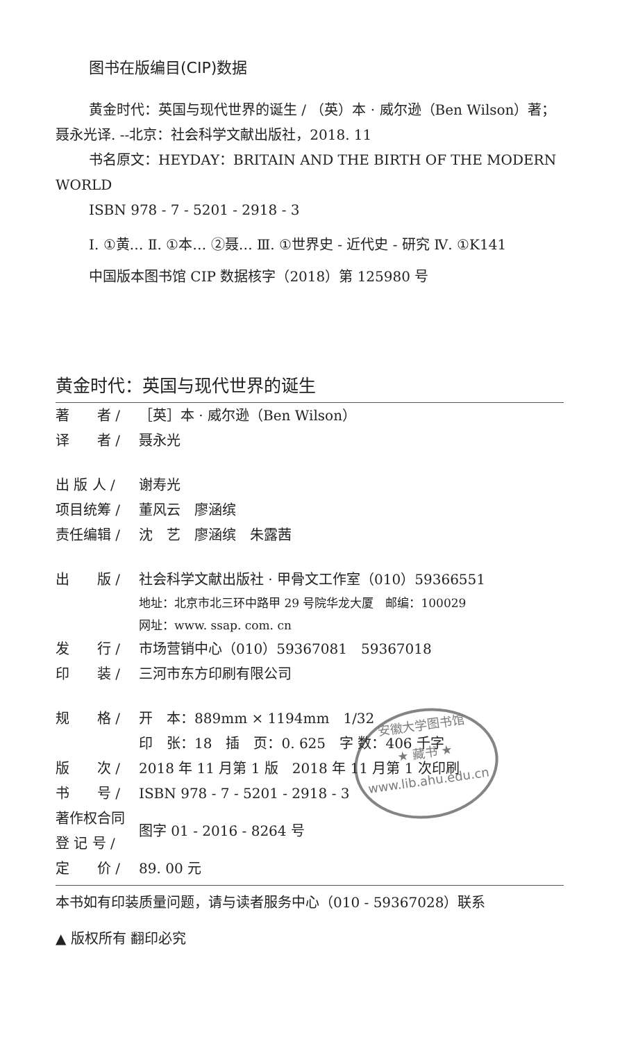图书在版编目(CIP)数据
黄金时代：英国与现代世界的诞生 / （英）本 · 威尔逊（Ben Wilson）著；聂永光译. --北京：社会科学文献出版社，2018. 11
书名原文：HEYDAY：BRITAIN AND THE BIRTH OF THE MODERN WORLD
ISBN 978 - 7 - 5201 - 2918 - 3
Ⅰ. ①黄… Ⅱ. ①本… ②聂… Ⅲ. ①世界史 - 近代史 - 研究 Ⅳ. ①K141
中国版本图书馆 CIP 数据核字（2018）第 125980 号
黄金时代：英国与现代世界的诞生
著　　者 / ［英］本 · 威尔逊（Ben Wilson）
译　　者 / 聂永光
出 版 人 / 谢寿光
项目统筹 / 董风云　廖涵缤
责任编辑 / 沈　艺　廖涵缤　朱露茜
出　　版 / 社会科学文献出版社 · 甲骨文工作室（010）59366551
地址：北京市北三环中路甲 29 号院华龙大厦　邮编：100029
网址：www. ssap. com. cn
发　　行 / 市场营销中心（010）59367081　59367018
印　　装 / 三河市东方印刷有限公司
规　　格 / 开　本：889mm × 1194mm　1/32
印　张：18　插　页：0. 625　字 数：406 千字
版　　次 / 2018 年 11 月第 1 版　2018 年 11 月第 1 次印刷
书　　号 / ISBN 978 - 7 - 5201 - 2918 - 3
著作权合同
登 记 号 / 图字 01 - 2016 - 8264 号
定　　价 / 89. 00 元
本书如有印装质量问题，请与读者服务中心（010 - 59367028）联系
▲ 版权所有 翻印必究
安徽大学图书馆
★ 藏书 ★
www.lib.ahu.edu.cn